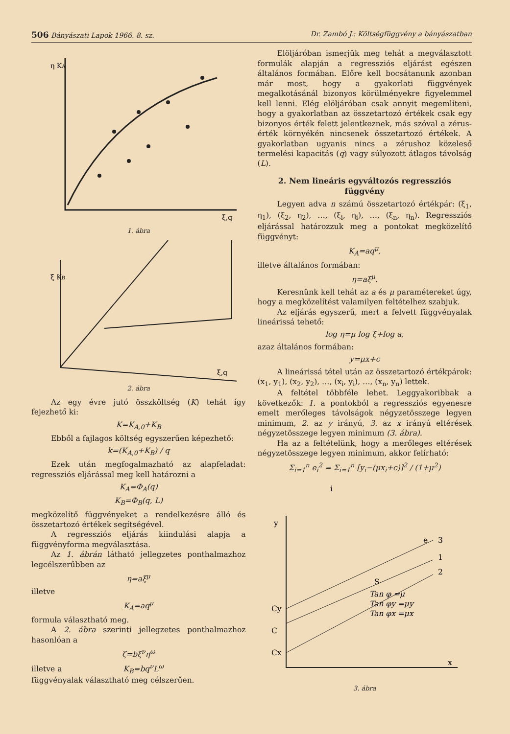506 Bányászati Lapok 1966. 8. sz. Dr. Zambó J.: Költségfüggvény a bányászatban
η KA
ξ,q
1. ábra
ξ KB
ξ,q
2. ábra
Az egy évre jutó összköltség (K) tehát így fejezhető ki:
K=K<sub>A,0</sub>+K<sub>B</sub>
Ebből a fajlagos költség egyszerűen képezhető:
k=(K<sub>A,0</sub>+K<sub>B</sub>) / q
Ezek után megfogalmazható az alapfeladat: regressziós eljárással meg kell határozni a
K<sub>A</sub>=Φ<sub>A</sub>(q)
K<sub>B</sub>=Φ<sub>B</sub>(q, L)
megközelítő függvényeket a rendelkezésre álló és összetartozó értékek segítségével.
A regressziós eljárás kiindulási alapja a függvényforma megválasztása.
Az 1. ábrán látható jellegzetes ponthalmazhoz legcélszerűbben az
η=aξ<sup>μ</sup>
illetve
K<sub>A</sub>=aq<sup>μ</sup>
formula választható meg.
A 2. ábra szerinti jellegzetes ponthalmazhoz hasonlóan a
ζ=bξ<sup>ν</sup>η<sup>ω</sup>
illetve a K<sub>B</sub>=bq<sup>ν</sup>L<sup>ω</sup>
függvényalak választható meg célszerűen.
Elöljáróban ismerjük meg tehát a megválasztott formulák alapján a regressziós eljárást egészen általános formában. Előre kell bocsátanunk azonban már most, hogy a gyakorlati függvények megalkotásánál bizonyos körülményekre figyelemmel kell lenni. Elég elöljáróban csak annyit megemlíteni, hogy a gyakorlatban az összetartozó értékek csak egy bizonyos érték felett jelentkeznek, más szóval a zérus-érték környékén nincsenek összetartozó értékek. A gyakorlatban ugyanis nincs a zérushoz közeleső termelési kapacitás (q) vagy súlyozott átlagos távolság (L).
2. Nem lineáris egyváltozós regressziós függvény
Legyen adva n számú összetartozó értékpár: (ξ<sub>1</sub>, η<sub>1</sub>), (ξ<sub>2</sub>, η<sub>2</sub>), …, (ξ<sub>i</sub>, η<sub>i</sub>), …, (ξ<sub>n</sub>, η<sub>n</sub>). Regressziós eljárással határozzuk meg a pontokat megközelítő függvényt:
K<sub>A</sub>=aq<sup>μ</sup>,
illetve általános formában:
η=aξ<sup>μ</sup>.
Keresnünk kell tehát az a és μ paramétereket úgy, hogy a megközelítést valamilyen feltételhez szabjuk.
Az eljárás egyszerű, mert a felvett függvényalak lineárissá tehető:
log η=μ log ξ+log a,
azaz általános formában:
y=μx+c
A lineárissá tétel után az összetartozó értékpárok: (x<sub>1</sub>, y<sub>1</sub>), (x<sub>2</sub>, y<sub>2</sub>), …, (x<sub>i</sub>, y<sub>i</sub>), …, (x<sub>n</sub>, y<sub>n</sub>) lettek.
A feltétel többféle lehet. Leggyakoribbak a következők: 1. a pontokból a regressziós egyenesre emelt merőleges távolságok négyzetösszege legyen minimum, 2. az y irányú, 3. az x irányú eltérések négyzetösszege legyen minimum (3. ábra).
Ha az a feltételünk, hogy a merőleges eltérések négyzetösszege legyen minimum, akkor felírható:
Σ<sub>i=1</sub><sup>n</sup> e<sub>i</sub><sup>2</sup> = Σ<sub>i=1</sub><sup>n</sup> [y<sub>i</sub>−(μx<sub>i</sub>+c)]<sup>2</sup> / (1+μ<sup>2</sup>)
y
x
i
Cy
C
Cx
S
3
1
2
Tan φ =μ
Tan φy =μy
Tan φx =μx
e
3. ábra